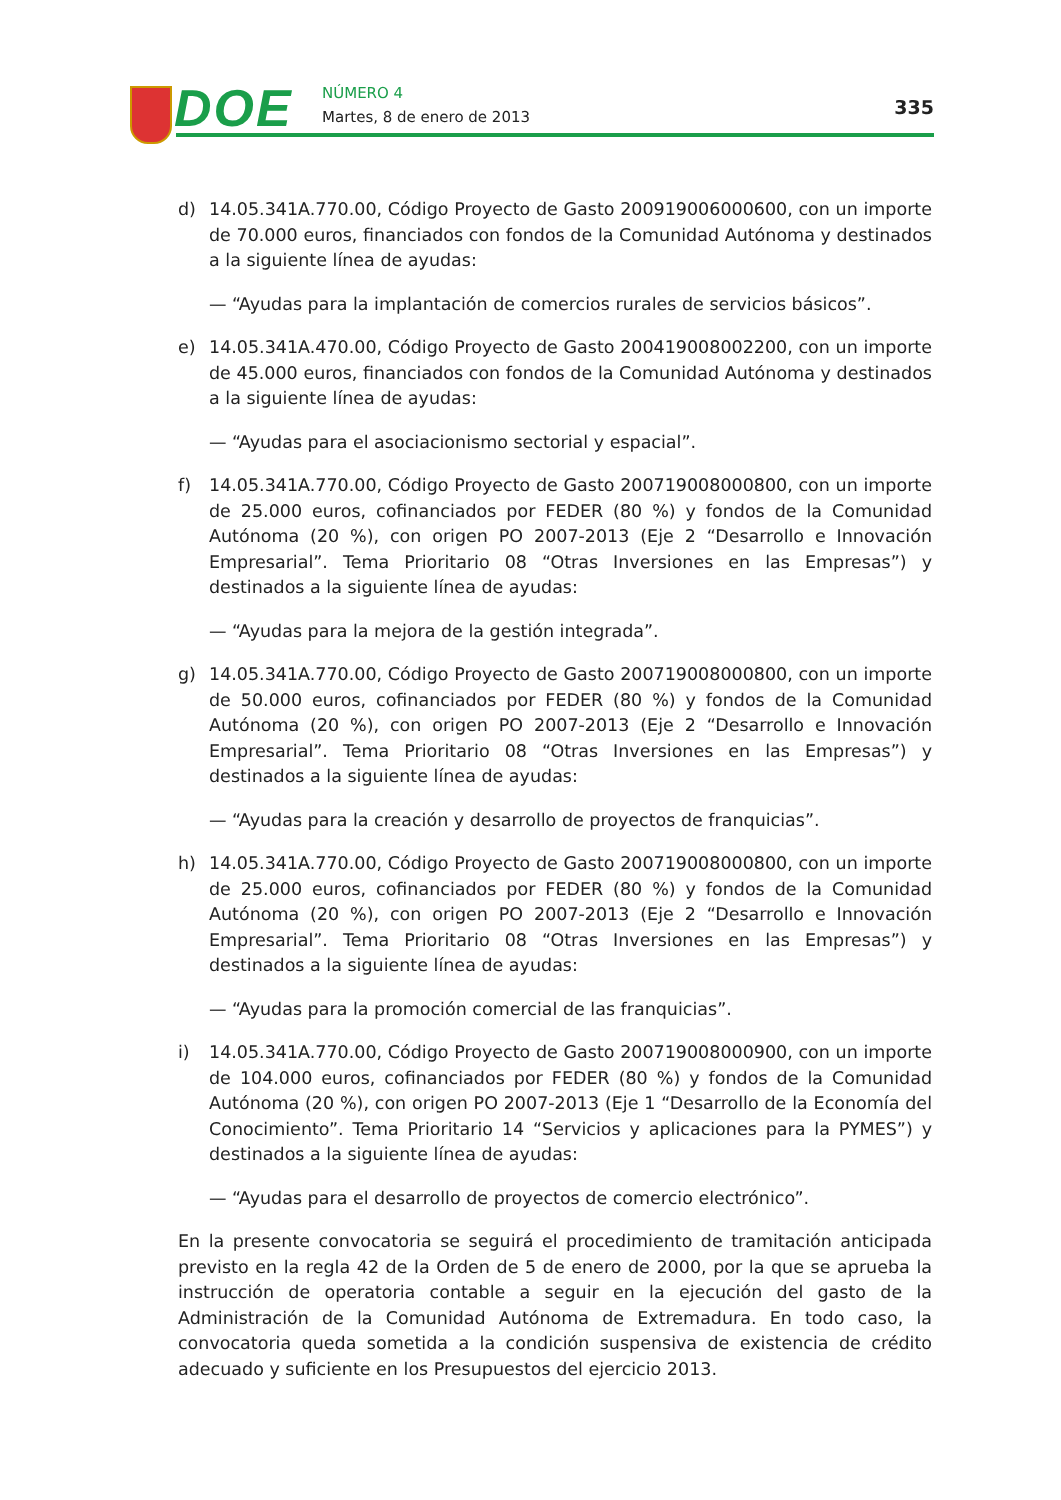DOE NÚMERO 4
Martes, 8 de enero de 2013 335
d) 14.05.341A.770.00, Código Proyecto de Gasto 200919006000600, con un importe de 70.000 euros, financiados con fondos de la Comunidad Autónoma y destinados a la siguiente línea de ayudas:
— “Ayudas para la implantación de comercios rurales de servicios básicos”.
e) 14.05.341A.470.00, Código Proyecto de Gasto 200419008002200, con un importe de 45.000 euros, financiados con fondos de la Comunidad Autónoma y destinados a la siguiente línea de ayudas:
— “Ayudas para el asociacionismo sectorial y espacial”.
f) 14.05.341A.770.00, Código Proyecto de Gasto 200719008000800, con un importe de 25.000 euros, cofinanciados por FEDER (80 %) y fondos de la Comunidad Autónoma (20 %), con origen PO 2007-2013 (Eje 2 “Desarrollo e Innovación Empresarial”. Tema Prioritario 08 “Otras Inversiones en las Empresas”) y destinados a la siguiente línea de ayudas:
— “Ayudas para la mejora de la gestión integrada”.
g) 14.05.341A.770.00, Código Proyecto de Gasto 200719008000800, con un importe de 50.000 euros, cofinanciados por FEDER (80 %) y fondos de la Comunidad Autónoma (20 %), con origen PO 2007-2013 (Eje 2 “Desarrollo e Innovación Empresarial”. Tema Prioritario 08 “Otras Inversiones en las Empresas”) y destinados a la siguiente línea de ayudas:
— “Ayudas para la creación y desarrollo de proyectos de franquicias”.
h) 14.05.341A.770.00, Código Proyecto de Gasto 200719008000800, con un importe de 25.000 euros, cofinanciados por FEDER (80 %) y fondos de la Comunidad Autónoma (20 %), con origen PO 2007-2013 (Eje 2 “Desarrollo e Innovación Empresarial”. Tema Prioritario 08 “Otras Inversiones en las Empresas”) y destinados a la siguiente línea de ayudas:
— “Ayudas para la promoción comercial de las franquicias”.
i) 14.05.341A.770.00, Código Proyecto de Gasto 200719008000900, con un importe de 104.000 euros, cofinanciados por FEDER (80 %) y fondos de la Comunidad Autónoma (20 %), con origen PO 2007-2013 (Eje 1 “Desarrollo de la Economía del Conocimiento”. Tema Prioritario 14 “Servicios y aplicaciones para la PYMES”) y destinados a la siguiente línea de ayudas:
— “Ayudas para el desarrollo de proyectos de comercio electrónico”.
En la presente convocatoria se seguirá el procedimiento de tramitación anticipada previsto en la regla 42 de la Orden de 5 de enero de 2000, por la que se aprueba la instrucción de operatoria contable a seguir en la ejecución del gasto de la Administración de la Comunidad Autónoma de Extremadura. En todo caso, la convocatoria queda sometida a la condición suspensiva de existencia de crédito adecuado y suficiente en los Presupuestos del ejercicio 2013.